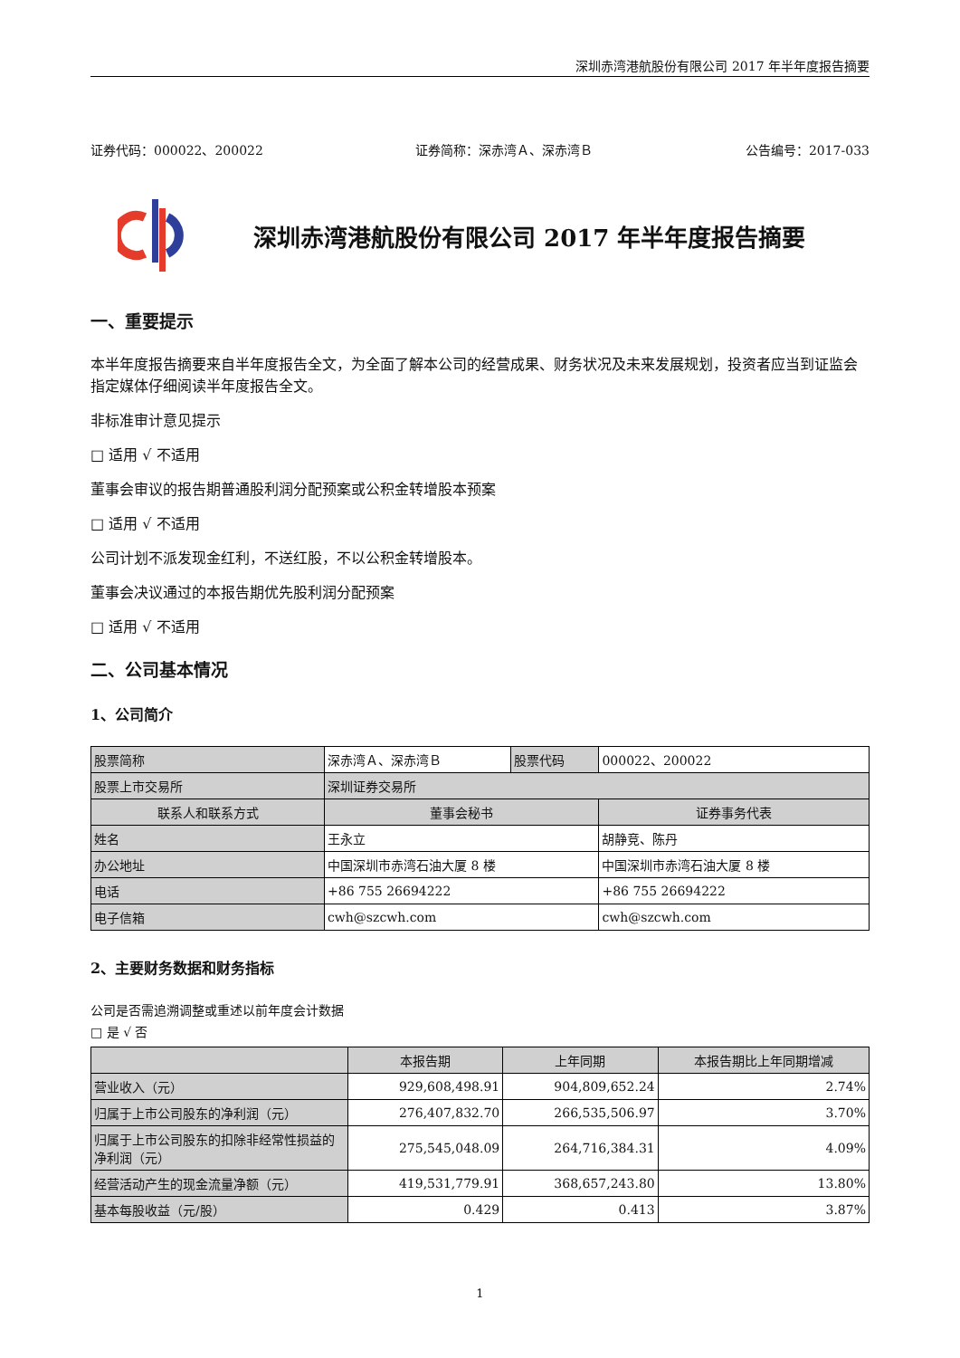深圳赤湾港航股份有限公司 2017 年半年度报告摘要
证券代码：000022、200022 证券简称：深赤湾Ａ、深赤湾Ｂ 公告编号：2017-033
深圳赤湾港航股份有限公司 2017 年半年度报告摘要
一、重要提示
本半年度报告摘要来自半年度报告全文，为全面了解本公司的经营成果、财务状况及未来发展规划，投资者应当到证监会指定媒体仔细阅读半年度报告全文。
非标准审计意见提示
□ 适用 √ 不适用
董事会审议的报告期普通股利润分配预案或公积金转增股本预案
□ 适用 √ 不适用
公司计划不派发现金红利，不送红股，不以公积金转增股本。
董事会决议通过的本报告期优先股利润分配预案
□ 适用 √ 不适用
二、公司基本情况
1、公司简介
| 股票简称 | 深赤湾Ａ、深赤湾Ｂ | 股票代码 | 000022、200022 |
| 股票上市交易所 | 深圳证券交易所 | | |
| 联系人和联系方式 | 董事会秘书 | | 证券事务代表 |
| 姓名 | 王永立 | | 胡静竞、陈丹 |
| 办公地址 | 中国深圳市赤湾石油大厦 8 楼 | | 中国深圳市赤湾石油大厦 8 楼 |
| 电话 | +86 755 26694222 | | +86 755 26694222 |
| 电子信箱 | cwh@szcwh.com | | cwh@szcwh.com |
2、主要财务数据和财务指标
公司是否需追溯调整或重述以前年度会计数据
□ 是 √ 否
| | 本报告期 | 上年同期 | 本报告期比上年同期增减 |
| --- | --- | --- | --- |
| 营业收入（元） | 929,608,498.91 | 904,809,652.24 | 2.74% |
| 归属于上市公司股东的净利润（元） | 276,407,832.70 | 266,535,506.97 | 3.70% |
| 归属于上市公司股东的扣除非经常性损益的净利润（元） | 275,545,048.09 | 264,716,384.31 | 4.09% |
| 经营活动产生的现金流量净额（元） | 419,531,779.91 | 368,657,243.80 | 13.80% |
| 基本每股收益（元/股） | 0.429 | 0.413 | 3.87% |
1